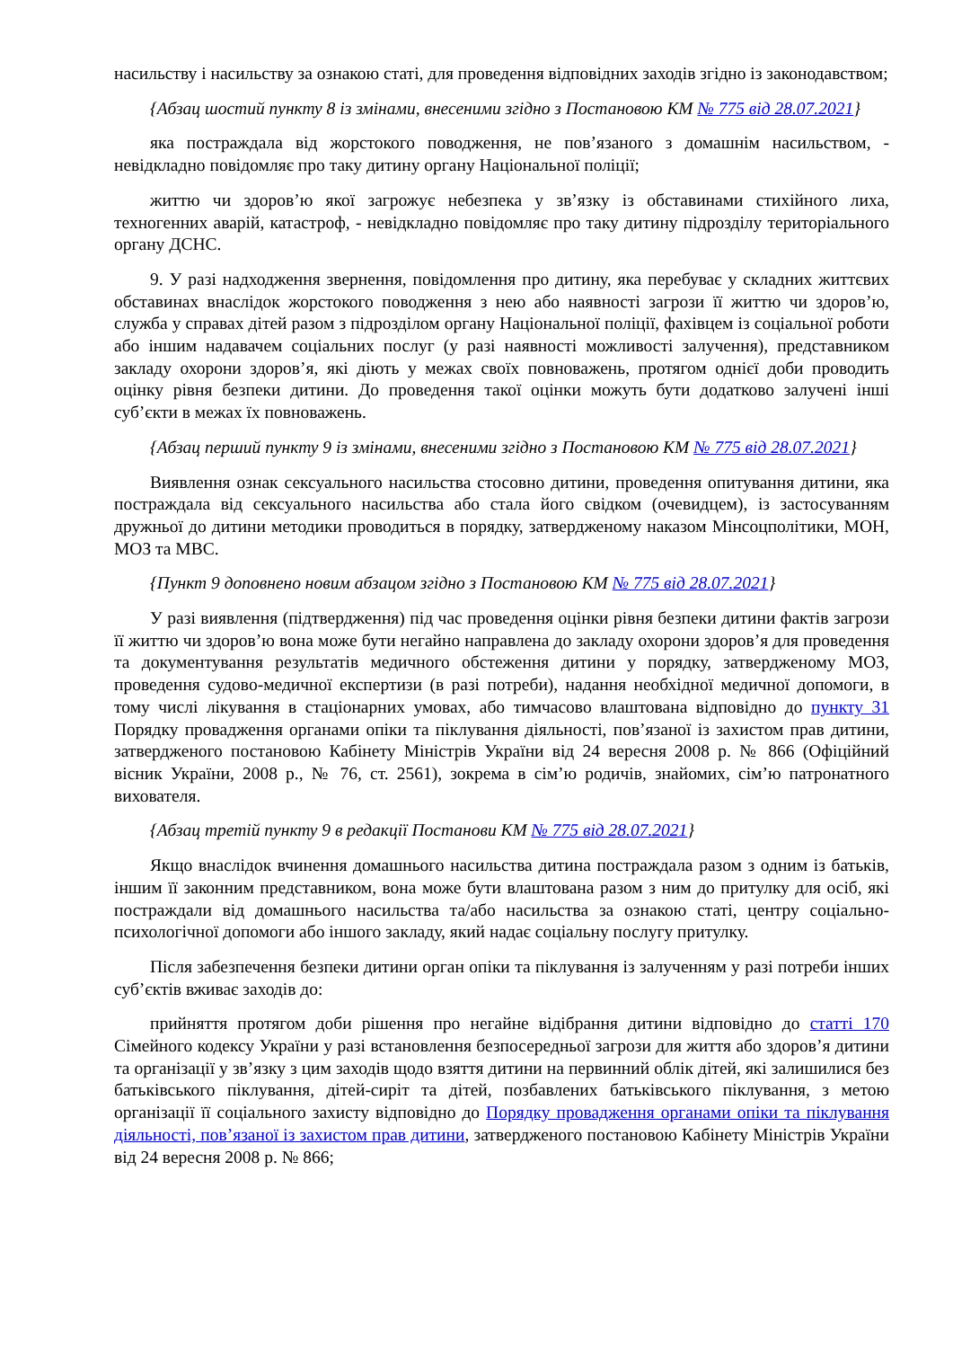насильству і насильству за ознакою статі, для проведення відповідних заходів згідно із законодавством;
{Абзац шостий пункту 8 із змінами, внесеними згідно з Постановою КМ № 775 від 28.07.2021}
яка постраждала від жорстокого поводження, не пов’язаного з домашнім насильством, - невідкладно повідомляє про таку дитину органу Національної поліції;
життю чи здоров’ю якої загрожує небезпека у зв’язку із обставинами стихійного лиха, техногенних аварій, катастроф, - невідкладно повідомляє про таку дитину підрозділу територіального органу ДСНС.
9. У разі надходження звернення, повідомлення про дитину, яка перебуває у складних життєвих обставинах внаслідок жорстокого поводження з нею або наявності загрози її життю чи здоров’ю, служба у справах дітей разом з підрозділом органу Національної поліції, фахівцем із соціальної роботи або іншим надавачем соціальних послуг (у разі наявності можливості залучення), представником закладу охорони здоров’я, які діють у межах своїх повноважень, протягом однієї доби проводить оцінку рівня безпеки дитини. До проведення такої оцінки можуть бути додатково залучені інші суб’єкти в межах їх повноважень.
{Абзац перший пункту 9 із змінами, внесеними згідно з Постановою КМ № 775 від 28.07.2021}
Виявлення ознак сексуального насильства стосовно дитини, проведення опитування дитини, яка постраждала від сексуального насильства або стала його свідком (очевидцем), із застосуванням дружньої до дитини методики проводиться в порядку, затвердженому наказом Мінсоцполітики, МОН, МОЗ та МВС.
{Пункт 9 доповнено новим абзацом згідно з Постановою КМ № 775 від 28.07.2021}
У разі виявлення (підтвердження) під час проведення оцінки рівня безпеки дитини фактів загрози її життю чи здоров’ю вона може бути негайно направлена до закладу охорони здоров’я для проведення та документування результатів медичного обстеження дитини у порядку, затвердженому МОЗ, проведення судово-медичної експертизи (в разі потреби), надання необхідної медичної допомоги, в тому числі лікування в стаціонарних умовах, або тимчасово влаштована відповідно до пункту 31 Порядку провадження органами опіки та піклування діяльності, пов’язаної із захистом прав дитини, затвердженого постановою Кабінету Міністрів України від 24 вересня 2008 р. № 866 (Офіційний вісник України, 2008 р., № 76, ст. 2561), зокрема в сім’ю родичів, знайомих, сім’ю патронатного вихователя.
{Абзац третій пункту 9 в редакції Постанови КМ № 775 від 28.07.2021}
Якщо внаслідок вчинення домашнього насильства дитина постраждала разом з одним із батьків, іншим її законним представником, вона може бути влаштована разом з ним до притулку для осіб, які постраждали від домашнього насильства та/або насильства за ознакою статі, центру соціально-психологічної допомоги або іншого закладу, який надає соціальну послугу притулку.
Після забезпечення безпеки дитини орган опіки та піклування із залученням у разі потреби інших суб’єктів вживає заходів до:
прийняття протягом доби рішення про негайне відібрання дитини відповідно до статті 170 Сімейного кодексу України у разі встановлення безпосередньої загрози для життя або здоров’я дитини та організації у зв’язку з цим заходів щодо взяття дитини на первинний облік дітей, які залишилися без батьківського піклування, дітей-сиріт та дітей, позбавлених батьківського піклування, з метою організації її соціального захисту відповідно до Порядку провадження органами опіки та піклування діяльності, пов’язаної із захистом прав дитини, затвердженого постановою Кабінету Міністрів України від 24 вересня 2008 р. № 866;